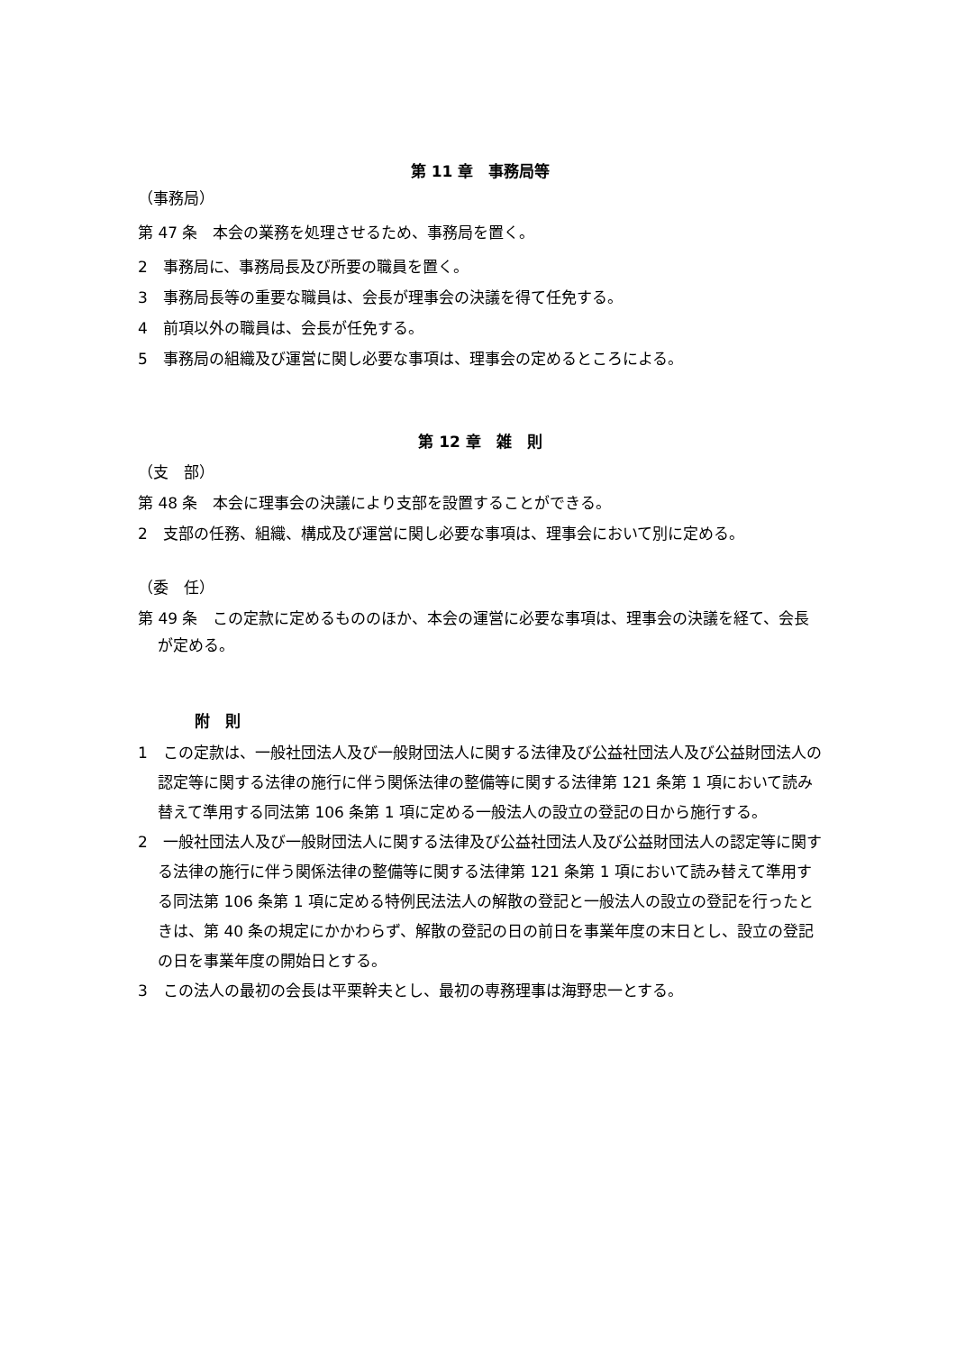第 11 章　事務局等
（事務局）
第 47 条　本会の業務を処理させるため、事務局を置く。
2　事務局に、事務局長及び所要の職員を置く。
3　事務局長等の重要な職員は、会長が理事会の決議を得て任免する。
4　前項以外の職員は、会長が任免する。
5　事務局の組織及び運営に関し必要な事項は、理事会の定めるところによる。
第 12 章　雑　則
（支　部）
第 48 条　本会に理事会の決議により支部を設置することができる。
2　支部の任務、組織、構成及び運営に関し必要な事項は、理事会において別に定める。
（委　任）
第 49 条　この定款に定めるもののほか、本会の運営に必要な事項は、理事会の決議を経て、会長が定める。
附　則
1　この定款は、一般社団法人及び一般財団法人に関する法律及び公益社団法人及び公益財団法人の認定等に関する法律の施行に伴う関係法律の整備等に関する法律第 121 条第 1 項において読み替えて準用する同法第 106 条第 1 項に定める一般法人の設立の登記の日から施行する。
2　一般社団法人及び一般財団法人に関する法律及び公益社団法人及び公益財団法人の認定等に関する法律の施行に伴う関係法律の整備等に関する法律第 121 条第 1 項において読み替えて準用する同法第 106 条第 1 項に定める特例民法法人の解散の登記と一般法人の設立の登記を行ったときは、第 40 条の規定にかかわらず、解散の登記の日の前日を事業年度の末日とし、設立の登記の日を事業年度の開始日とする。
3　この法人の最初の会長は平栗幹夫とし、最初の専務理事は海野忠一とする。